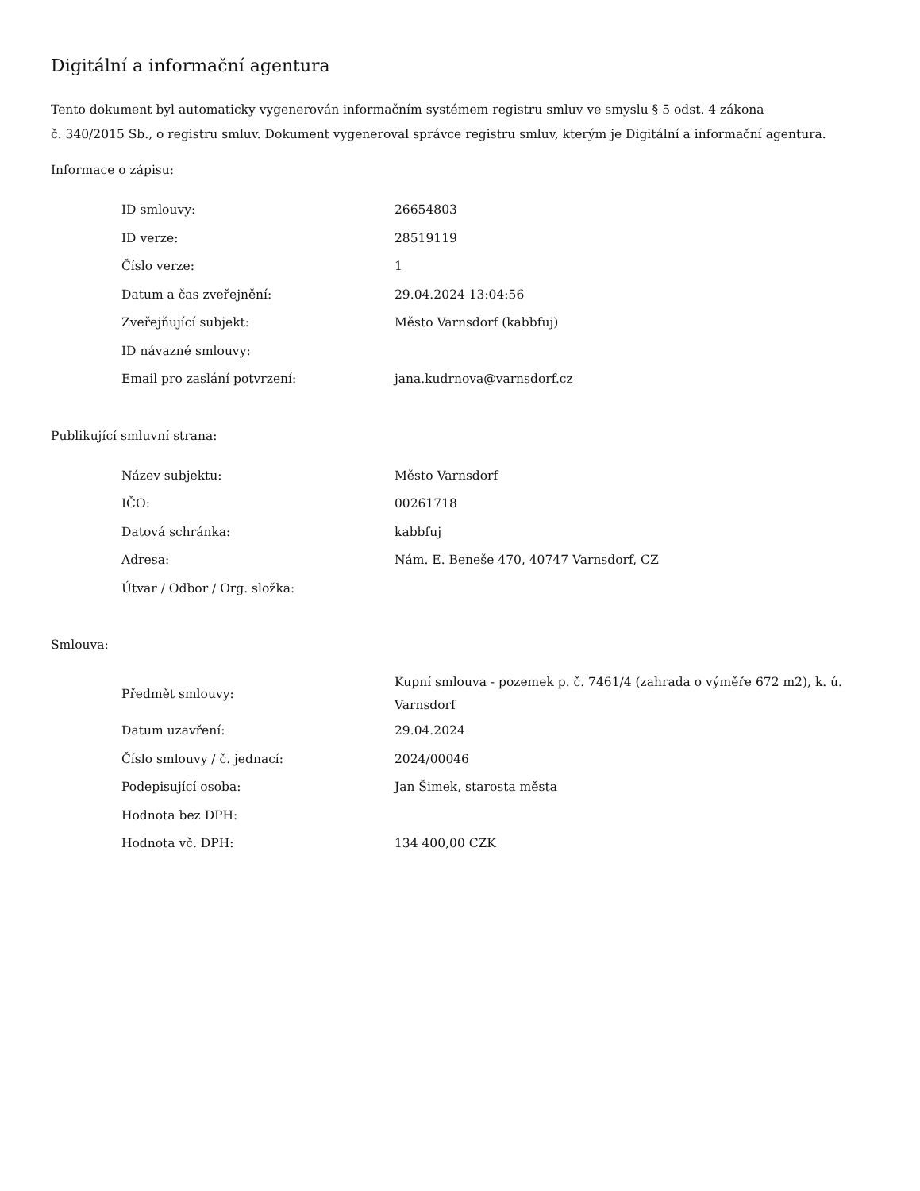Digitální a informační agentura
Tento dokument byl automaticky vygenerován informačním systémem registru smluv ve smyslu § 5 odst. 4 zákona
č. 340/2015 Sb., o registru smluv. Dokument vygeneroval správce registru smluv, kterým je Digitální a informační agentura.
Informace o zápisu:
| ID smlouvy: | 26654803 |
| ID verze: | 28519119 |
| Číslo verze: | 1 |
| Datum a čas zveřejnění: | 29.04.2024 13:04:56 |
| Zveřejňující subjekt: | Město Varnsdorf (kabbfuj) |
| ID návazné smlouvy: | |
| Email pro zaslání potvrzení: | jana.kudrnova@varnsdorf.cz |
Publikující smluvní strana:
| Název subjektu: | Město Varnsdorf |
| IČO: | 00261718 |
| Datová schránka: | kabbfuj |
| Adresa: | Nám. E. Beneše 470, 40747 Varnsdorf, CZ |
| Útvar / Odbor / Org. složka: | |
Smlouva:
| Předmět smlouvy: | Kupní smlouva - pozemek p. č. 7461/4 (zahrada o výměře 672 m2), k. ú. Varnsdorf |
| Datum uzavření: | 29.04.2024 |
| Číslo smlouvy / č. jednací: | 2024/00046 |
| Podepisující osoba: | Jan Šimek, starosta města |
| Hodnota bez DPH: | |
| Hodnota vč. DPH: | 134 400,00 CZK |